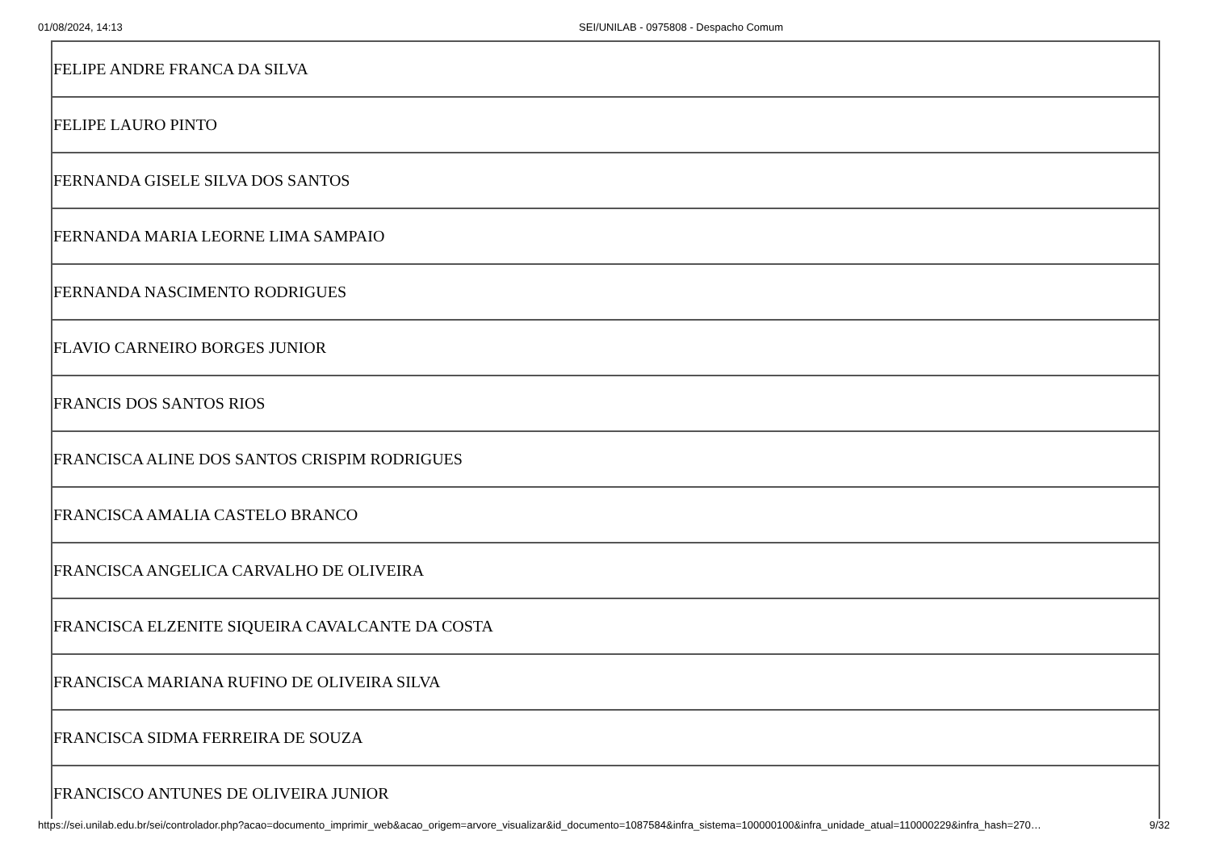01/08/2024, 14:13 SEI/UNILAB - 0975808 - Despacho Comum
| FELIPE ANDRE FRANCA DA SILVA |
| FELIPE LAURO PINTO |
| FERNANDA GISELE SILVA DOS SANTOS |
| FERNANDA MARIA LEORNE LIMA SAMPAIO |
| FERNANDA NASCIMENTO RODRIGUES |
| FLAVIO CARNEIRO BORGES JUNIOR |
| FRANCIS DOS SANTOS RIOS |
| FRANCISCA ALINE DOS SANTOS CRISPIM RODRIGUES |
| FRANCISCA AMALIA CASTELO BRANCO |
| FRANCISCA ANGELICA CARVALHO DE OLIVEIRA |
| FRANCISCA ELZENITE SIQUEIRA CAVALCANTE DA COSTA |
| FRANCISCA MARIANA RUFINO DE OLIVEIRA SILVA |
| FRANCISCA SIDMA FERREIRA DE SOUZA |
| FRANCISCO ANTUNES DE OLIVEIRA JUNIOR |
https://sei.unilab.edu.br/sei/controlador.php?acao=documento_imprimir_web&acao_origem=arvore_visualizar&id_documento=1087584&infra_sistema=100000100&infra_unidade_atual=110000229&infra_hash=270… 9/32